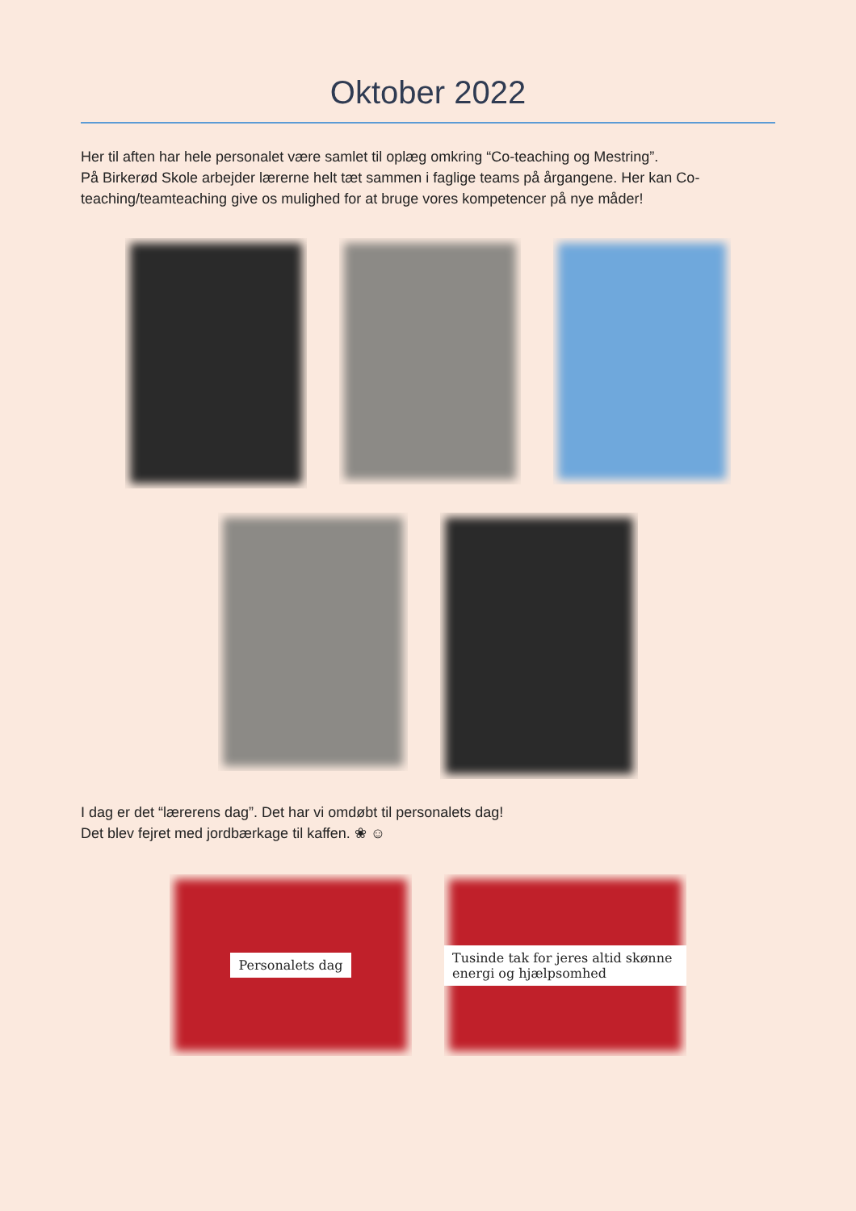Oktober 2022
Her til aften har hele personalet være samlet til oplæg omkring “Co-teaching og Mestring”.
På Birkerød Skole arbejder lærerne helt tæt sammen i faglige teams på årgangene. Her kan Co-teaching/teamteaching give os mulighed for at bruge vores kompetencer på nye måder!
I dag er det “lærerens dag”. Det har vi omdøbt til personalets dag!
Det blev fejret med jordbærkage til kaffen. ❀ ☺
Personalets dag Tusinde tak for jeres altid skønne energi og hjælpsomhed